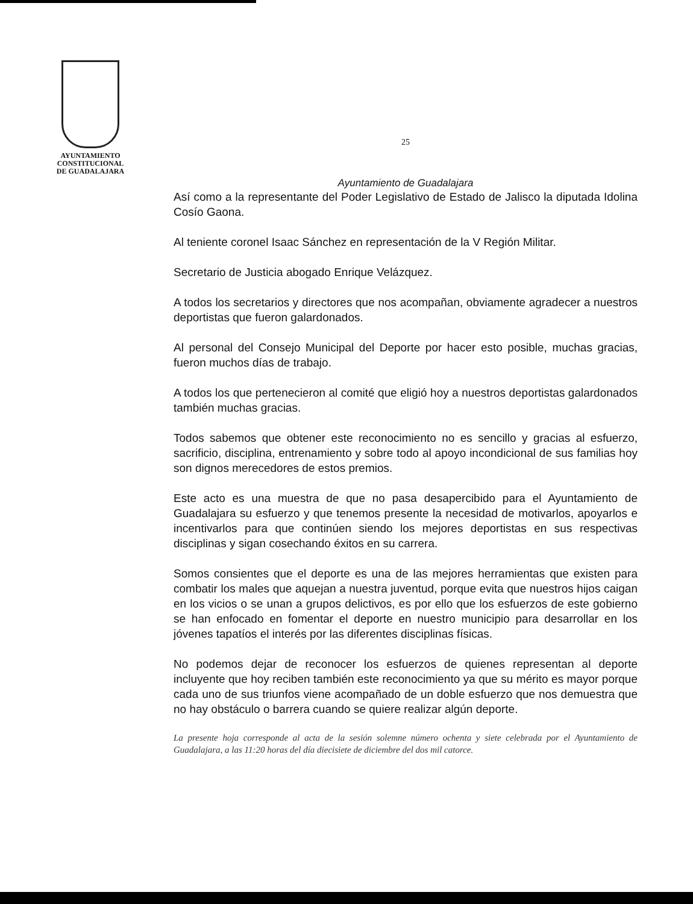AYUNTAMIENTO
CONSTITUCIONAL
DE GUADALAJARA
25
Ayuntamiento de Guadalajara
Así como a la representante del Poder Legislativo de Estado de Jalisco la diputada Idolina Cosío Gaona.
Al teniente coronel Isaac Sánchez en representación de la V Región Militar.
Secretario de Justicia abogado Enrique Velázquez.
A todos los secretarios y directores que nos acompañan, obviamente agradecer a nuestros deportistas que fueron galardonados.
Al personal del Consejo Municipal del Deporte por hacer esto posible, muchas gracias, fueron muchos días de trabajo.
A todos los que pertenecieron al comité que eligió hoy a nuestros deportistas galardonados también muchas gracias.
Todos sabemos que obtener este reconocimiento no es sencillo y gracias al esfuerzo, sacrificio, disciplina, entrenamiento y sobre todo al apoyo incondicional de sus familias hoy son dignos merecedores de estos premios.
Este acto es una muestra de que no pasa desapercibido para el Ayuntamiento de Guadalajara su esfuerzo y que tenemos presente la necesidad de motivarlos, apoyarlos e incentivarlos para que continúen siendo los mejores deportistas en sus respectivas disciplinas y sigan cosechando éxitos en su carrera.
Somos consientes que el deporte es una de las mejores herramientas que existen para combatir los males que aquejan a nuestra juventud, porque evita que nuestros hijos caigan en los vicios o se unan a grupos delictivos, es por ello que los esfuerzos de este gobierno se han enfocado en fomentar el deporte en nuestro municipio para desarrollar en los jóvenes tapatíos el interés por las diferentes disciplinas físicas.
No podemos dejar de reconocer los esfuerzos de quienes representan al deporte incluyente que hoy reciben también este reconocimiento ya que su mérito es mayor porque cada uno de sus triunfos viene acompañado de un doble esfuerzo que nos demuestra que no hay obstáculo o barrera cuando se quiere realizar algún deporte.
La presente hoja corresponde al acta de la sesión solemne número ochenta y siete celebrada por el Ayuntamiento de Guadalajara, a las 11:20 horas del día diecisiete de diciembre del dos mil catorce.